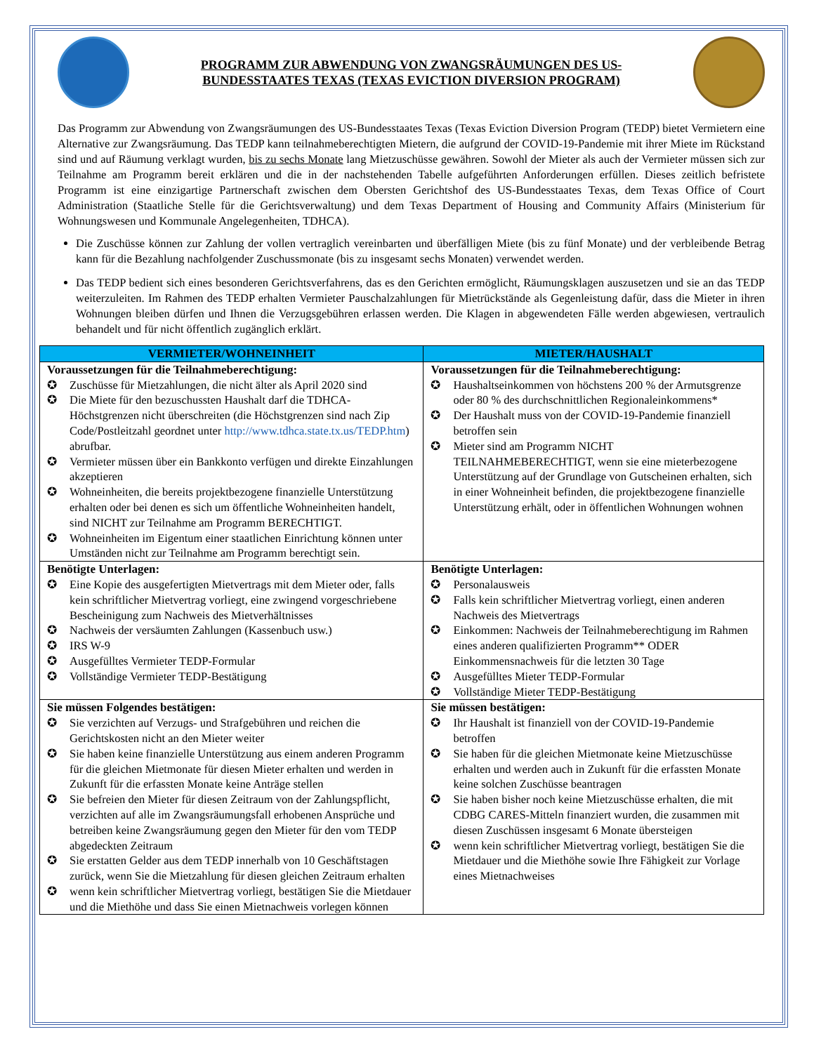PROGRAMM ZUR ABWENDUNG VON ZWANGSRÄUMUNGEN DES US-BUNDESSTAATES TEXAS (TEXAS EVICTION DIVERSION PROGRAM)
Das Programm zur Abwendung von Zwangsräumungen des US-Bundesstaates Texas (Texas Eviction Diversion Program (TEDP) bietet Vermietern eine Alternative zur Zwangsräumung. Das TEDP kann teilnahmeberechtigten Mietern, die aufgrund der COVID-19-Pandemie mit ihrer Miete im Rückstand sind und auf Räumung verklagt wurden, bis zu sechs Monate lang Mietzuschüsse gewähren. Sowohl der Mieter als auch der Vermieter müssen sich zur Teilnahme am Programm bereit erklären und die in der nachstehenden Tabelle aufgeführten Anforderungen erfüllen. Dieses zeitlich befristete Programm ist eine einzigartige Partnerschaft zwischen dem Obersten Gerichtshof des US-Bundesstaates Texas, dem Texas Office of Court Administration (Staatliche Stelle für die Gerichtsverwaltung) und dem Texas Department of Housing and Community Affairs (Ministerium für Wohnungswesen und Kommunale Angelegenheiten, TDHCA).
Die Zuschüsse können zur Zahlung der vollen vertraglich vereinbarten und überfälligen Miete (bis zu fünf Monate) und der verbleibende Betrag kann für die Bezahlung nachfolgender Zuschussmonate (bis zu insgesamt sechs Monaten) verwendet werden.
Das TEDP bedient sich eines besonderen Gerichtsverfahrens, das es den Gerichten ermöglicht, Räumungsklagen auszusetzen und sie an das TEDP weiterzuleiten. Im Rahmen des TEDP erhalten Vermieter Pauschalzahlungen für Mietrückstände als Gegenleistung dafür, dass die Mieter in ihren Wohnungen bleiben dürfen und Ihnen die Verzugsgebühren erlassen werden. Die Klagen in abgewendeten Fälle werden abgewiesen, vertraulich behandelt und für nicht öffentlich zugänglich erklärt.
| VERMIETER/WOHNEINHEIT | MIETER/HAUSHALT |
| --- | --- |
| Voraussetzungen für die Teilnahmeberechtigung: ✪ Zuschüsse für Mietzahlungen, die nicht älter als April 2020 sind ✪ Die Miete für den bezuschussten Haushalt darf die TDHCA-Höchstgrenzen nicht überschreiten (die Höchstgrenzen sind nach Zip Code/Postleitzahl geordnet unter http://www.tdhca.state.tx.us/TEDP.htm ) abrufbar. ✪ Vermieter müssen über ein Bankkonto verfügen und direkte Einzahlungen akzeptieren ✪ Wohneinheiten, die bereits projektbezogene finanzielle Unterstützung erhalten oder bei denen es sich um öffentliche Wohneinheiten handelt, sind NICHT zur Teilnahme am Programm BERECHTIGT. ✪ Wohneinheiten im Eigentum einer staatlichen Einrichtung können unter Umständen nicht zur Teilnahme am Programm berechtigt sein. | Voraussetzungen für die Teilnahmeberechtigung: ✪ Haushaltseinkommen von höchstens 200 % der Armutsgrenze oder 80 % des durchschnittlichen Regionaleinkommens* ✪ Der Haushalt muss von der COVID-19-Pandemie finanziell betroffen sein ✪ Mieter sind am Programm NICHT TEILNAHMEBERECHTIGT, wenn sie eine mieterbezogene Unterstützung auf der Grundlage von Gutscheinen erhalten, sich in einer Wohneinheit befinden, die projektbezogene finanzielle Unterstützung erhält, oder in öffentlichen Wohnungen wohnen |
| Benötigte Unterlagen: ✪ Eine Kopie des ausgefertigten Mietvertrags mit dem Mieter oder, falls kein schriftlicher Mietvertrag vorliegt, eine zwingend vorgeschriebene Bescheinigung zum Nachweis des Mietverhältnisses ✪ Nachweis der versäumten Zahlungen (Kassenbuch usw.) ✪ IRS W-9 ✪ Ausgefülltes Vermieter TEDP-Formular ✪ Vollständige Vermieter TEDP-Bestätigung | Benötigte Unterlagen: ✪ Personalausweis ✪ Falls kein schriftlicher Mietvertrag vorliegt, einen anderen Nachweis des Mietvertrags ✪ Einkommen: Nachweis der Teilnahmeberechtigung im Rahmen eines anderen qualifizierten Programm** ODER Einkommensnachweis für die letzten 30 Tage ✪ Ausgefülltes Mieter TEDP-Formular ✪ Vollständige Mieter TEDP-Bestätigung |
| Sie müssen Folgendes bestätigen: ✪ Sie verzichten auf Verzugs- und Strafgebühren und reichen die Gerichtskosten nicht an den Mieter weiter ✪ Sie haben keine finanzielle Unterstützung aus einem anderen Programm für die gleichen Mietmonate für diesen Mieter erhalten und werden in Zukunft für die erfassten Monate keine Anträge stellen ✪ Sie befreien den Mieter für diesen Zeitraum von der Zahlungspflicht, verzichten auf alle im Zwangsräumungsfall erhobenen Ansprüche und betreiben keine Zwangsräumung gegen den Mieter für den vom TEDP abgedeckten Zeitraum ✪ Sie erstatten Gelder aus dem TEDP innerhalb von 10 Geschäftstagen zurück, wenn Sie die Mietzahlung für diesen gleichen Zeitraum erhalten ✪ wenn kein schriftlicher Mietvertrag vorliegt, bestätigen Sie die Mietdauer und die Miethöhe und dass Sie einen Mietnachweis vorlegen können | Sie müssen bestätigen: ✪ Ihr Haushalt ist finanziell von der COVID-19-Pandemie betroffen ✪ Sie haben für die gleichen Mietmonate keine Mietzuschüsse erhalten und werden auch in Zukunft für die erfassten Monate keine solchen Zuschüsse beantragen ✪ Sie haben bisher noch keine Mietzuschüsse erhalten, die mit CDBG CARES-Mitteln finanziert wurden, die zusammen mit diesen Zuschüssen insgesamt 6 Monate übersteigen ✪ wenn kein schriftlicher Mietvertrag vorliegt, bestätigen Sie die Mietdauer und die Miethöhe sowie Ihre Fähigkeit zur Vorlage eines Mietnachweises |